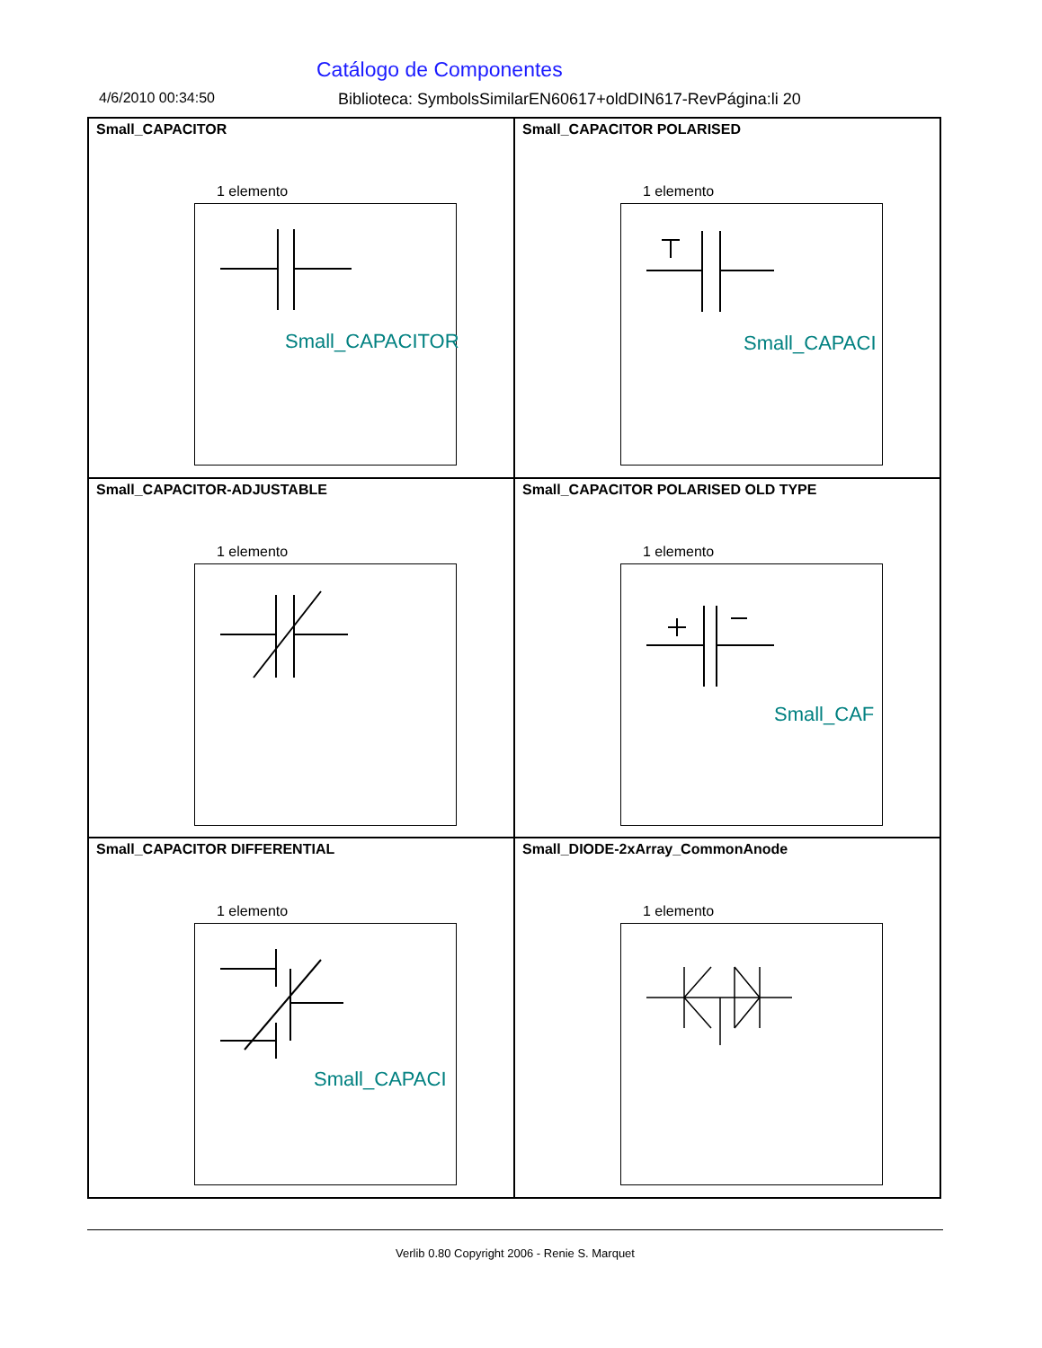Catálogo de Componentes
4/6/2010 00:34:50 Biblioteca: SymbolsSimilarEN60617+oldDIN617-RevPágina:li 20
Small_CAPACITOR
1 elemento
Small_CAPACITOR
Small_CAPACITOR POLARISED
1 elemento
Small_CAPACI
Small_CAPACITOR-ADJUSTABLE
1 elemento
Small_CAPACITOR POLARISED OLD TYPE
1 elemento
Small_CAF
Small_CAPACITOR DIFFERENTIAL
1 elemento
Small_CAPACI
Small_DIODE-2xArray_CommonAnode
1 elemento
Verlib 0.80 Copyright 2006 - Renie S. Marquet